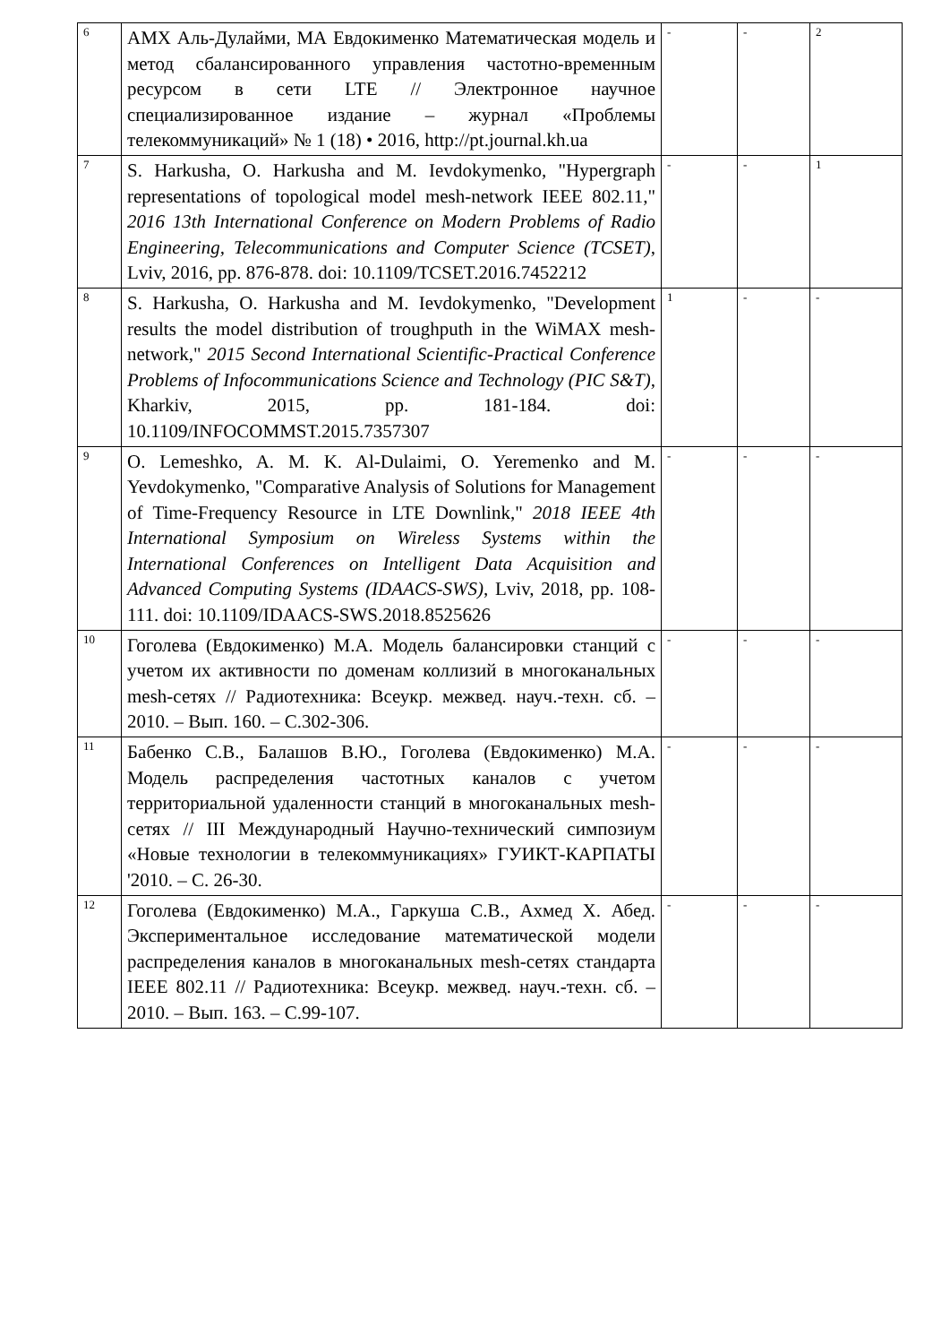| 6 | АМХ Аль-Дулайми, МА Евдокименко Математическая модель и метод сбалансированного управления частотно-временным ресурсом в сети LTE // Электронное научное специализированное издание – журнал «Проблемы телекоммуникаций» № 1 (18) • 2016, http://pt.journal.kh.ua | - | - | 2 |
| 7 | S. Harkusha, O. Harkusha and M. Ievdokymenko, "Hypergraph representations of topological model mesh-network IEEE 802.11," 2016 13th International Conference on Modern Problems of Radio Engineering, Telecommunications and Computer Science (TCSET) , Lviv, 2016, pp. 876-878. doi: 10.1109/TCSET.2016.7452212 | - | - | 1 |
| 8 | S. Harkusha, O. Harkusha and M. Ievdokymenko, "Development results the model distribution of troughputh in the WiMAX mesh-network," 2015 Second International Scientific-Practical Conference Problems of Infocommunications Science and Technology (PIC S&T) , Kharkiv, 2015, pp. 181-184. doi: 10.1109/INFOCOMMST.2015.7357307 | 1 | - | - |
| 9 | O. Lemeshko, A. M. K. Al-Dulaimi, O. Yeremenko and M. Yevdokymenko, "Comparative Analysis of Solutions for Management of Time-Frequency Resource in LTE Downlink," 2018 IEEE 4th International Symposium on Wireless Systems within the International Conferences on Intelligent Data Acquisition and Advanced Computing Systems (IDAACS-SWS) , Lviv, 2018, pp. 108-111. doi: 10.1109/IDAACS-SWS.2018.8525626 | - | - | - |
| 10 | Гоголева (Евдокименко) М.А. Модель балансировки станций с учетом их активности по доменам коллизий в многоканальных mesh-сетях // Радиотехника: Всеукр. межвед. науч.-техн. сб. – 2010. – Вып. 160. – С.302-306. | - | - | - |
| 11 | Бабенко С.В., Балашов В.Ю., Гоголева (Евдокименко) М.А. Модель распределения частотных каналов с учетом территориальной удаленности станций в многоканальных mesh-сетях // III Международный Научно-технический симпозиум «Новые технологии в телекоммуникациях» ГУИКТ-КАРПАТЫ '2010. – С. 26-30. | - | - | - |
| 12 | Гоголева (Евдокименко) М.А., Гаркуша С.В., Ахмед Х. Абед. Экспериментальное исследование математической модели распределения каналов в многоканальных mesh-сетях стандарта IEEE 802.11 // Радиотехника: Всеукр. межвед. науч.-техн. сб. – 2010. – Вып. 163. – С.99-107. | - | - | - |